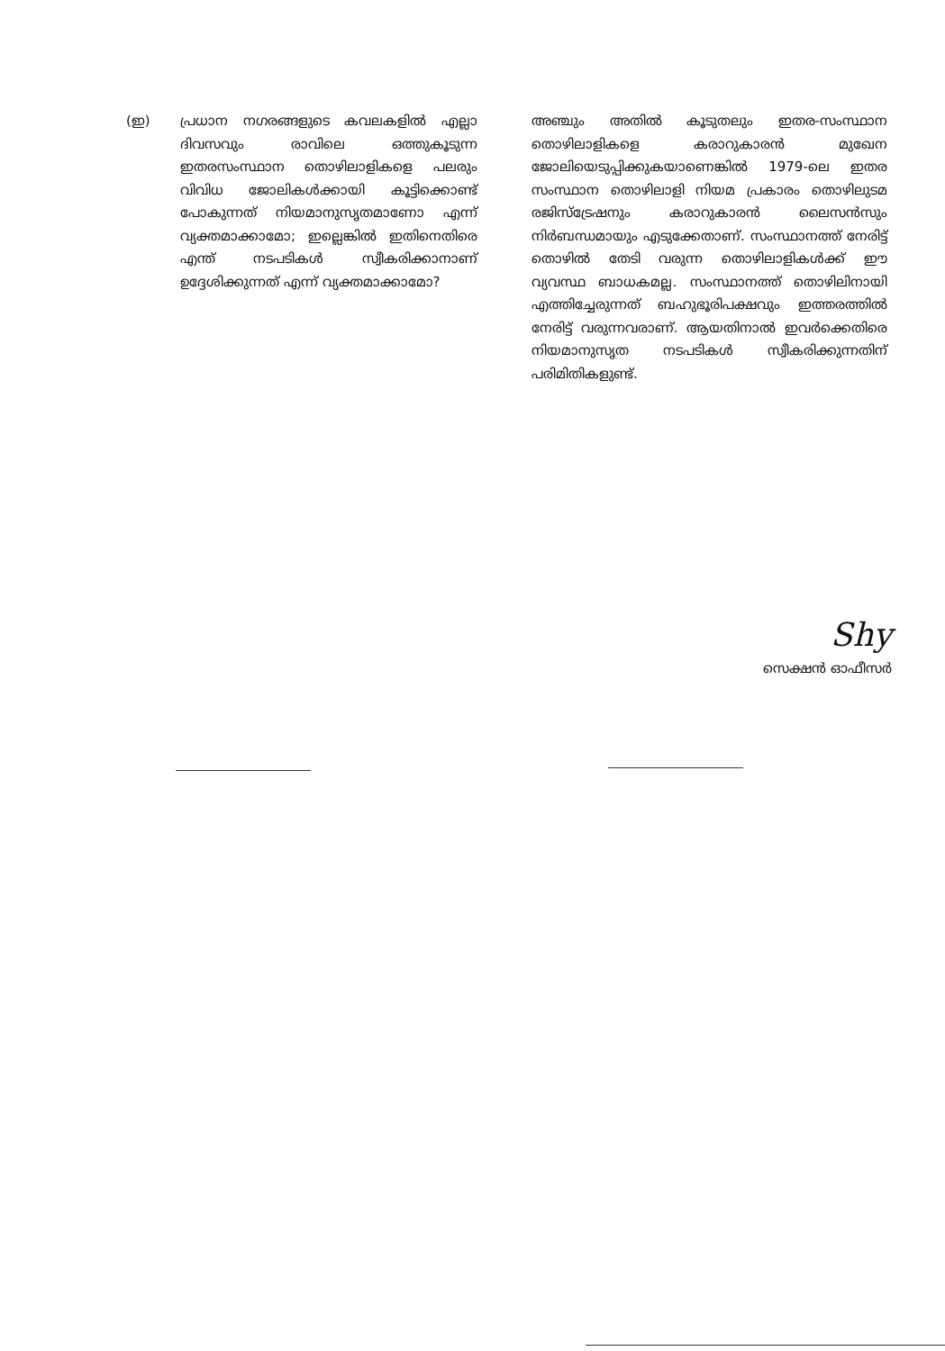(ഇ) പ്രധാന നഗരങ്ങളുടെ കവലകളിൽ എല്ലാ ദിവസവും രാവിലെ ഒത്തുകൂടുന്ന ഇതരസംസ്ഥാന തൊഴിലാളികളെ പലരും വിവിധ ജോലികൾക്കായി കൂട്ടിക്കൊണ്ട് പോകുന്നത് നിയമാനുസൃതമാണോ എന്ന് വ്യക്തമാക്കാമോ; ഇല്ലെങ്കിൽ ഇതിനെതിരെ എന്ത് നടപടികൾ സ്വീകരിക്കാനാണ് ഉദ്ദേശിക്കുന്നത് എന്ന് വ്യക്തമാക്കാമോ?
അഞ്ചും അതിൽ കൂടുതലും ഇതര-സംസ്ഥാന തൊഴിലാളികളെ കരാറുകാരൻ മുഖേന ജോലിയെടുപ്പിക്കുകയാണെങ്കിൽ 1979-ലെ ഇതര സംസ്ഥാന തൊഴിലാളി നിയമ പ്രകാരം തൊഴിലുടമ രജിസ്ട്രേഷനും കരാറുകാരൻ ലൈസൻസും നിർബന്ധമായും എടുക്കേതാണ്. സംസ്ഥാനത്ത് നേരിട്ട് തൊഴിൽ തേടി വരുന്ന തൊഴിലാളികൾക്ക് ഈ വ്യവസ്ഥ ബാധകമല്ല. സംസ്ഥാനത്ത് തൊഴിലിനായി എത്തിച്ചേരുന്നത് ബഹുഭൂരിപക്ഷവും ഇത്തരത്തിൽ നേരിട്ട് വരുന്നവരാണ്. ആയതിനാൽ ഇവർക്കെതിരെ നിയമാനുസൃത നടപടികൾ സ്വീകരിക്കുന്നതിന് പരിമിതികളുണ്ട്.
Shy
സെക്ഷൻ ഓഫീസർ